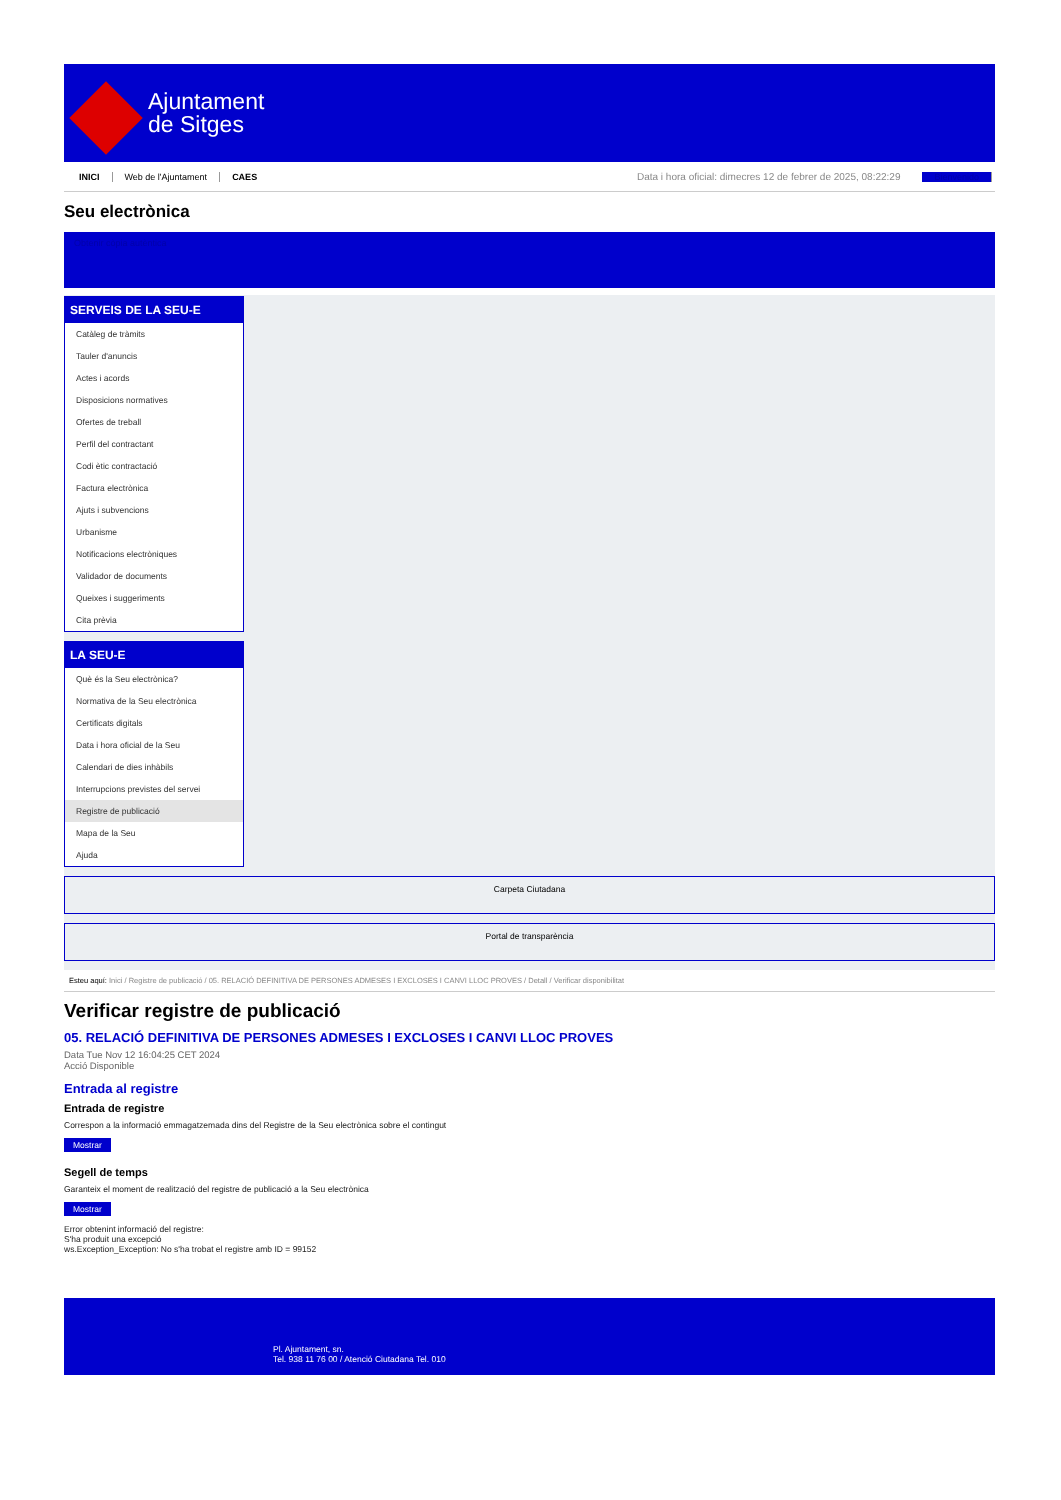Ajuntament
de Sitges
INICI Web de l'Ajuntament CAES Data i hora oficial: dimecres 12 de febrer de 2025, 08:22:29 Bienvenido
Seu electrònica
Obtenir còpia autèntica
SERVEIS DE LA SEU-E
Catàleg de tràmits
Tauler d'anuncis
Actes i acords
Disposicions normatives
Ofertes de treball
Perfil del contractant
Codi ètic contractació
Factura electrònica
Ajuts i subvencions
Urbanisme
Notificacions electròniques
Validador de documents
Queixes i suggeriments
Cita prèvia
LA SEU-E
Què és la Seu electrònica?
Normativa de la Seu electrònica
Certificats digitals
Data i hora oficial de la Seu
Calendari de dies inhàbils
Interrupcions previstes del servei
Registre de publicació
Mapa de la Seu
Ajuda
Carpeta Ciutadana
Portal de transparència
Esteu aquí: Inici / Registre de publicació / 05. RELACIÓ DEFINITIVA DE PERSONES ADMESES I EXCLOSES I CANVI LLOC PROVES / Detall / Verificar disponibilitat
Verificar registre de publicació
05. RELACIÓ DEFINITIVA DE PERSONES ADMESES I EXCLOSES I CANVI LLOC PROVES
Data Tue Nov 12 16:04:25 CET 2024
Acció Disponible
Entrada al registre
Entrada de registre
Correspon a la informació emmagatzemada dins del Registre de la Seu electrònica sobre el contingut
Mostrar
Segell de temps
Garanteix el moment de realització del registre de publicació a la Seu electrònica
Mostrar
Error obtenint informació del registre:
S'ha produit una excepció
ws.Exception_Exception: No s'ha trobat el registre amb ID = 99152
Pl. Ajuntament, sn.
Tel. 938 11 76 00 / Atenció Ciutadana Tel. 010